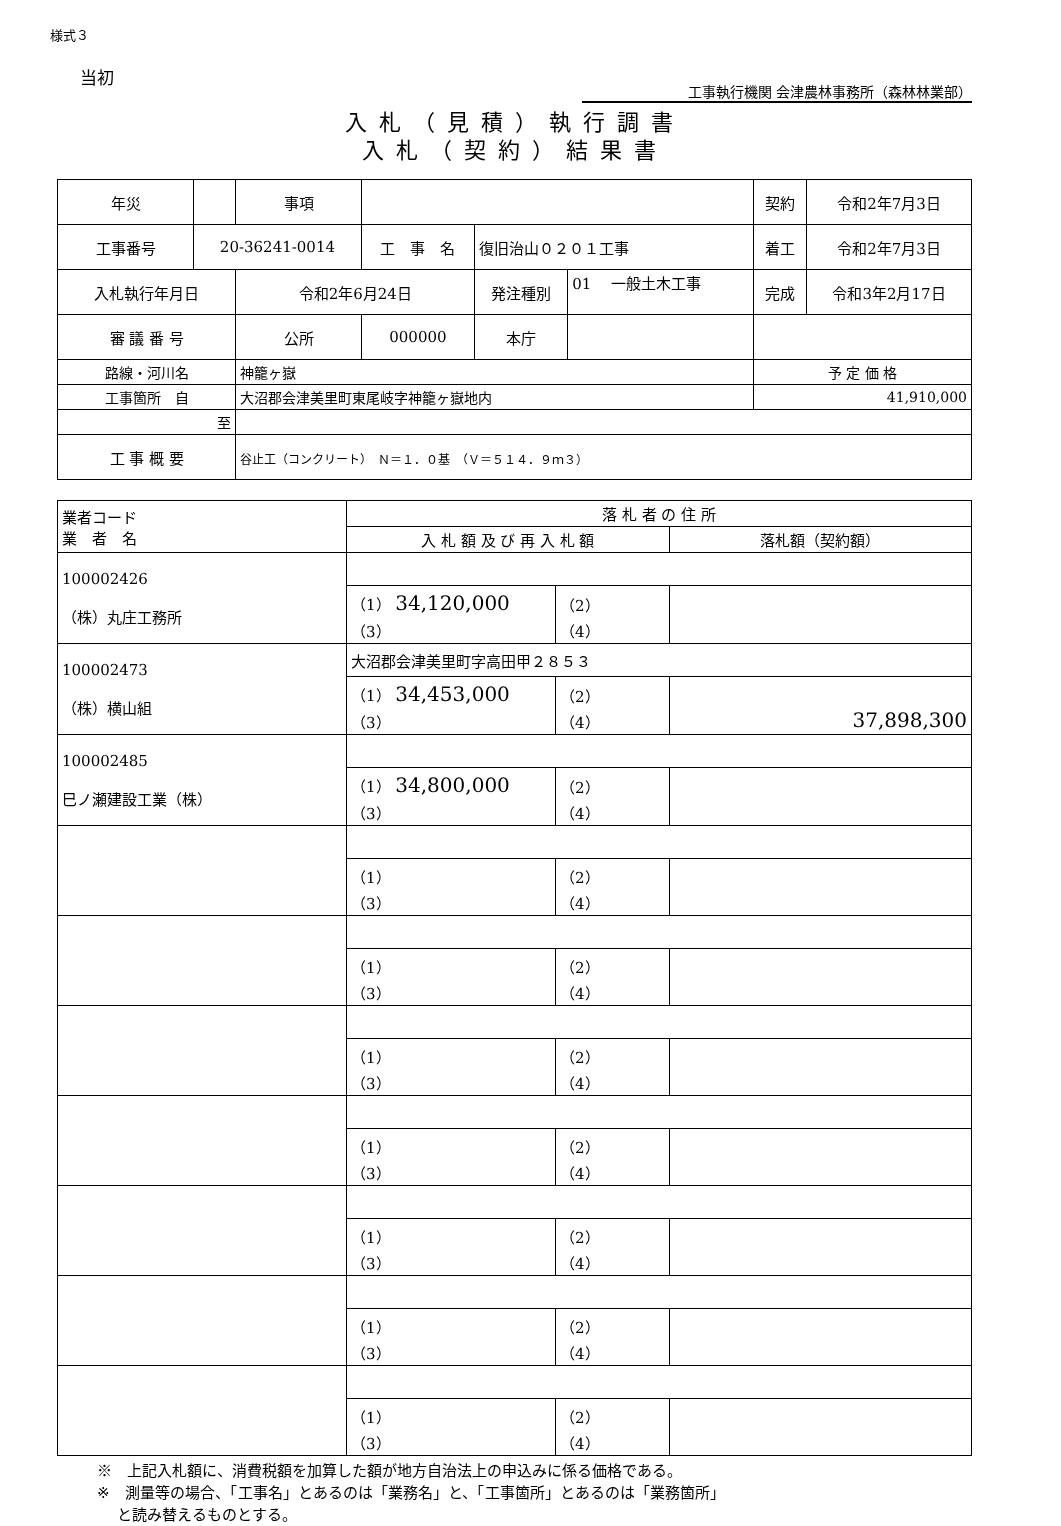様式３
当初
工事執行機関 会津農林事務所（森林林業部）
入札（見積）執行調書
入札（契約）結果書
| 年災 | | 事項 | | | | 契約 | 令和2年7月3日 |
| 工事番号 | 20-36241-0014 | | 工 事 名 | 復旧治山０２０１工事 | | 着工 | 令和2年7月3日 |
| 入札執行年月日 | | 令和2年6月24日 | | 発注種別 | 01 一般土木工事 | 完成 | 令和3年2月17日 |
| 審 議 番 号 | | 公所 | 000000 | 本庁 | | | |
| 路線・河川名 | | 神籠ヶ嶽 | | | | 予 定 価 格 | |
| 工事箇所 自 | | 大沼郡会津美里町東尾岐字神籠ヶ嶽地内 | | | | 41,910,000 | |
| 至 | | | | | | | |
| 工 事 概 要 | | 谷止工（コンクリート） Ｎ＝１．０基 （Ｖ＝５１４．９ｍ３） | | | | | |
| 業者コード 業 者 名 | 落 札 者 の 住 所 | | |
| | 入 札 額 及 び 再 入 札 額 | | 落札額（契約額） |
| 100002426 （株）丸庄工務所 | | | |
| | （1） 34,120,000 （3） | （2） （4） | |
| 100002473 （株）横山組 | 大沼郡会津美里町字高田甲２８５３ | | |
| | （1） 34,453,000 （3） | （2） （4） | 37,898,300 |
| 100002485 巳ノ瀬建設工業（株） | | | |
| | （1） 34,800,000 （3） | （2） （4） | |
| | （1） （3） | （2） （4） | |
| | （1） （3） | （2） （4） | |
| | （1） （3） | （2） （4） | |
| | （1） （3） | （2） （4） | |
| | （1） （3） | （2） （4） | |
| | （1） （3） | （2） （4） | |
| | （1） （3） | （2） （4） | |
※　上記入札額に、消費税額を加算した額が地方自治法上の申込みに係る価格である。
※　測量等の場合、「工事名」とあるのは「業務名」と、「工事箇所」とあるのは「業務箇所」
　 と読み替えるものとする。